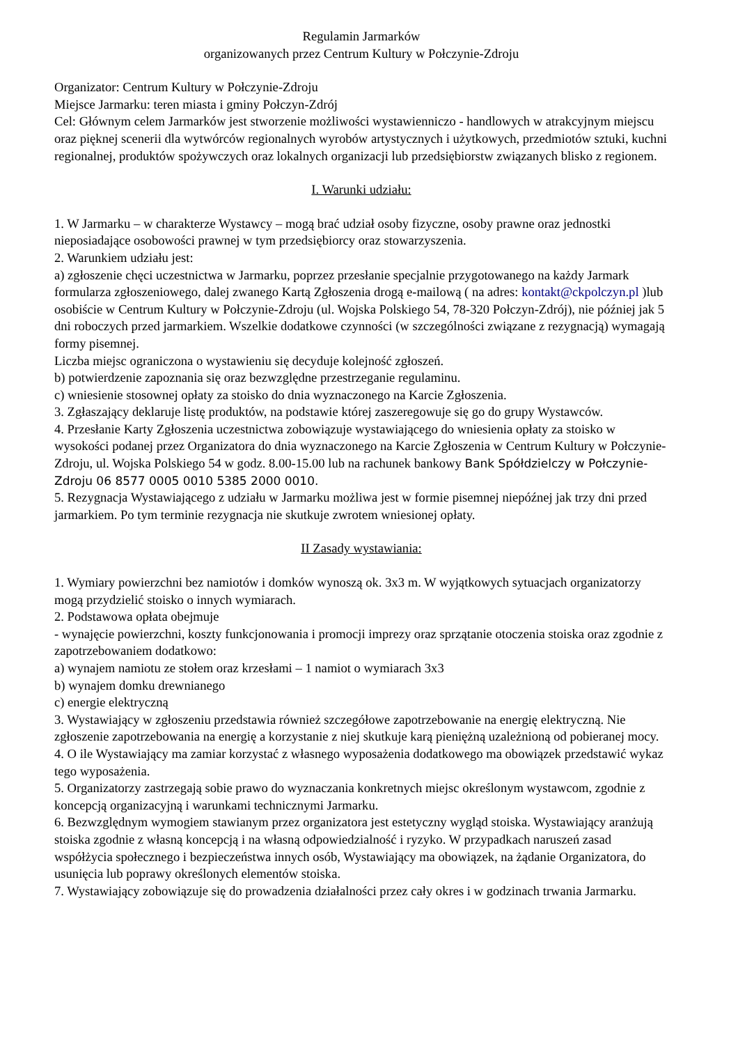Regulamin Jarmarków
organizowanych przez Centrum Kultury w Połczynie-Zdroju
Organizator: Centrum Kultury w Połczynie-Zdroju
Miejsce Jarmarku: teren miasta i gminy Połczyn-Zdrój
Cel: Głównym celem Jarmarków jest stworzenie możliwości wystawienniczo - handlowych w atrakcyjnym miejscu oraz pięknej scenerii dla wytwórców regionalnych wyrobów artystycznych i użytkowych, przedmiotów sztuki, kuchni regionalnej, produktów spożywczych oraz lokalnych organizacji lub przedsiębiorstw związanych blisko z regionem.
I. Warunki udziału:
1. W Jarmarku – w charakterze Wystawcy – mogą brać udział osoby fizyczne, osoby prawne oraz jednostki nieposiadające osobowości prawnej w tym przedsiębiorcy oraz stowarzyszenia.
2. Warunkiem udziału jest:
a) zgłoszenie chęci uczestnictwa w Jarmarku, poprzez przesłanie specjalnie przygotowanego na każdy Jarmark formularza zgłoszeniowego, dalej zwanego Kartą Zgłoszenia drogą e-mailową ( na adres: kontakt@ckpolczyn.pl )lub osobiście w Centrum Kultury w Połczynie-Zdroju (ul. Wojska Polskiego 54, 78-320 Połczyn-Zdrój), nie później jak 5 dni roboczych przed jarmarkiem. Wszelkie dodatkowe czynności (w szczególności związane z rezygnacją) wymagają formy pisemnej.
Liczba miejsc ograniczona o wystawieniu się decyduje kolejność zgłoszeń.
b) potwierdzenie zapoznania się oraz bezwzględne przestrzeganie regulaminu.
c) wniesienie stosownej opłaty za stoisko do dnia wyznaczonego na Karcie Zgłoszenia.
3. Zgłaszający deklaruje listę produktów, na podstawie której zaszeregowuje się go do grupy Wystawców.
4. Przesłanie Karty Zgłoszenia uczestnictwa zobowiązuje wystawiającego do wniesienia opłaty za stoisko w wysokości podanej przez Organizatora do dnia wyznaczonego na Karcie Zgłoszenia w Centrum Kultury w Połczynie-Zdroju, ul. Wojska Polskiego 54 w godz. 8.00-15.00 lub na rachunek bankowy Bank Spółdzielczy w Połczynie-Zdroju 06 8577 0005 0010 5385 2000 0010.
5. Rezygnacja Wystawiającego z udziału w Jarmarku możliwa jest w formie pisemnej niepóźnej jak trzy dni przed jarmarkiem. Po tym terminie rezygnacja nie skutkuje zwrotem wniesionej opłaty.
II Zasady wystawiania:
1. Wymiary powierzchni bez namiotów i domków wynoszą ok. 3x3 m. W wyjątkowych sytuacjach organizatorzy mogą przydzielić stoisko o innych wymiarach.
2. Podstawowa opłata obejmuje
- wynajęcie powierzchni, koszty funkcjonowania i promocji imprezy oraz sprzątanie otoczenia stoiska oraz zgodnie z zapotrzebowaniem dodatkowo:
a) wynajem namiotu ze stołem oraz krzesłami – 1 namiot o wymiarach 3x3
b) wynajem domku drewnianego
c) energie elektryczną
3. Wystawiający w zgłoszeniu przedstawia również szczegółowe zapotrzebowanie na energię elektryczną. Nie zgłoszenie zapotrzebowania na energię a korzystanie z niej skutkuje karą pieniężną uzależnioną od pobieranej mocy.
4. O ile Wystawiający ma zamiar korzystać z własnego wyposażenia dodatkowego ma obowiązek przedstawić wykaz tego wyposażenia.
5. Organizatorzy zastrzegają sobie prawo do wyznaczania konkretnych miejsc określonym wystawcom, zgodnie z koncepcją organizacyjną i warunkami technicznymi Jarmarku.
6. Bezwzględnym wymogiem stawianym przez organizatora jest estetyczny wygląd stoiska. Wystawiający aranżują stoiska zgodnie z własną koncepcją i na własną odpowiedzialność i ryzyko. W przypadkach naruszeń zasad współżycia społecznego i bezpieczeństwa innych osób, Wystawiający ma obowiązek, na żądanie Organizatora, do usunięcia lub poprawy określonych elementów stoiska.
7. Wystawiający zobowiązuje się do prowadzenia działalności przez cały okres i w godzinach trwania Jarmarku.